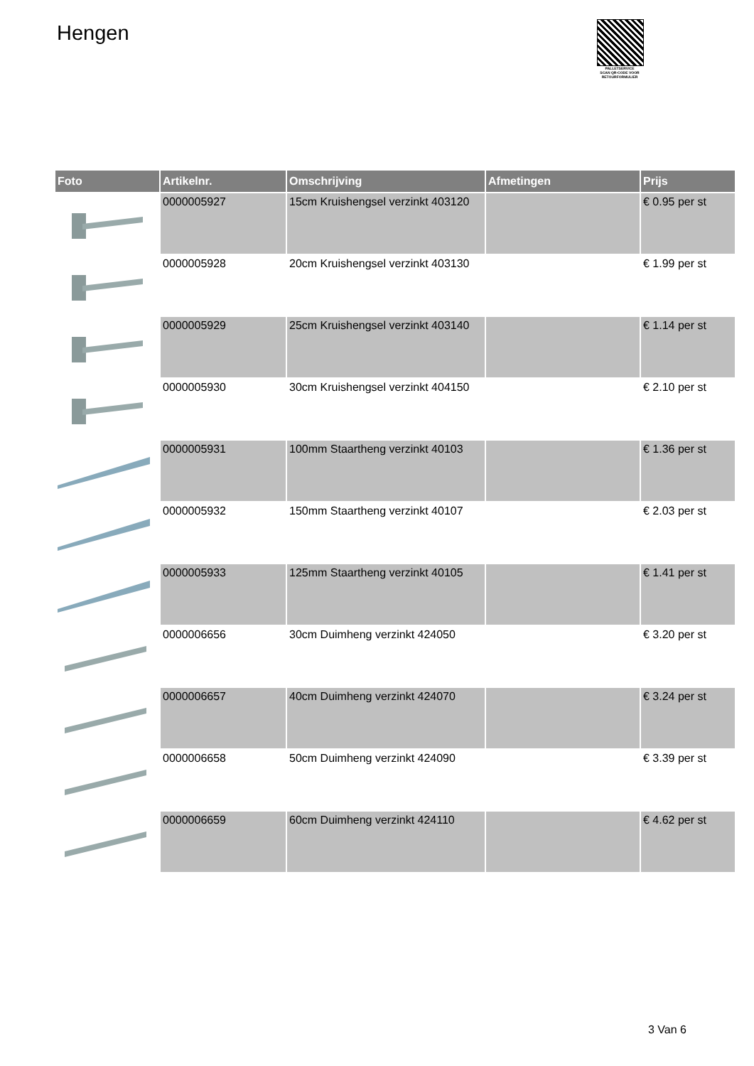Hengen
PALLETSERVICE
SCAN QR-CODE VOOR RETOURFORMULIER
| Foto | Artikelnr. | Omschrijving | Afmetingen | Prijs |
| --- | --- | --- | --- | --- |
| | 0000005927 | 15cm Kruishengsel verzinkt 403120 | | € 0.95 per st |
| | 0000005928 | 20cm Kruishengsel verzinkt 403130 | | € 1.99 per st |
| | 0000005929 | 25cm Kruishengsel verzinkt 403140 | | € 1.14 per st |
| | 0000005930 | 30cm Kruishengsel verzinkt 404150 | | € 2.10 per st |
| | 0000005931 | 100mm Staartheng verzinkt 40103 | | € 1.36 per st |
| | 0000005932 | 150mm Staartheng verzinkt 40107 | | € 2.03 per st |
| | 0000005933 | 125mm Staartheng verzinkt 40105 | | € 1.41 per st |
| | 0000006656 | 30cm Duimheng verzinkt 424050 | | € 3.20 per st |
| | 0000006657 | 40cm Duimheng verzinkt 424070 | | € 3.24 per st |
| | 0000006658 | 50cm Duimheng verzinkt 424090 | | € 3.39 per st |
| | 0000006659 | 60cm Duimheng verzinkt 424110 | | € 4.62 per st |
3 Van 6